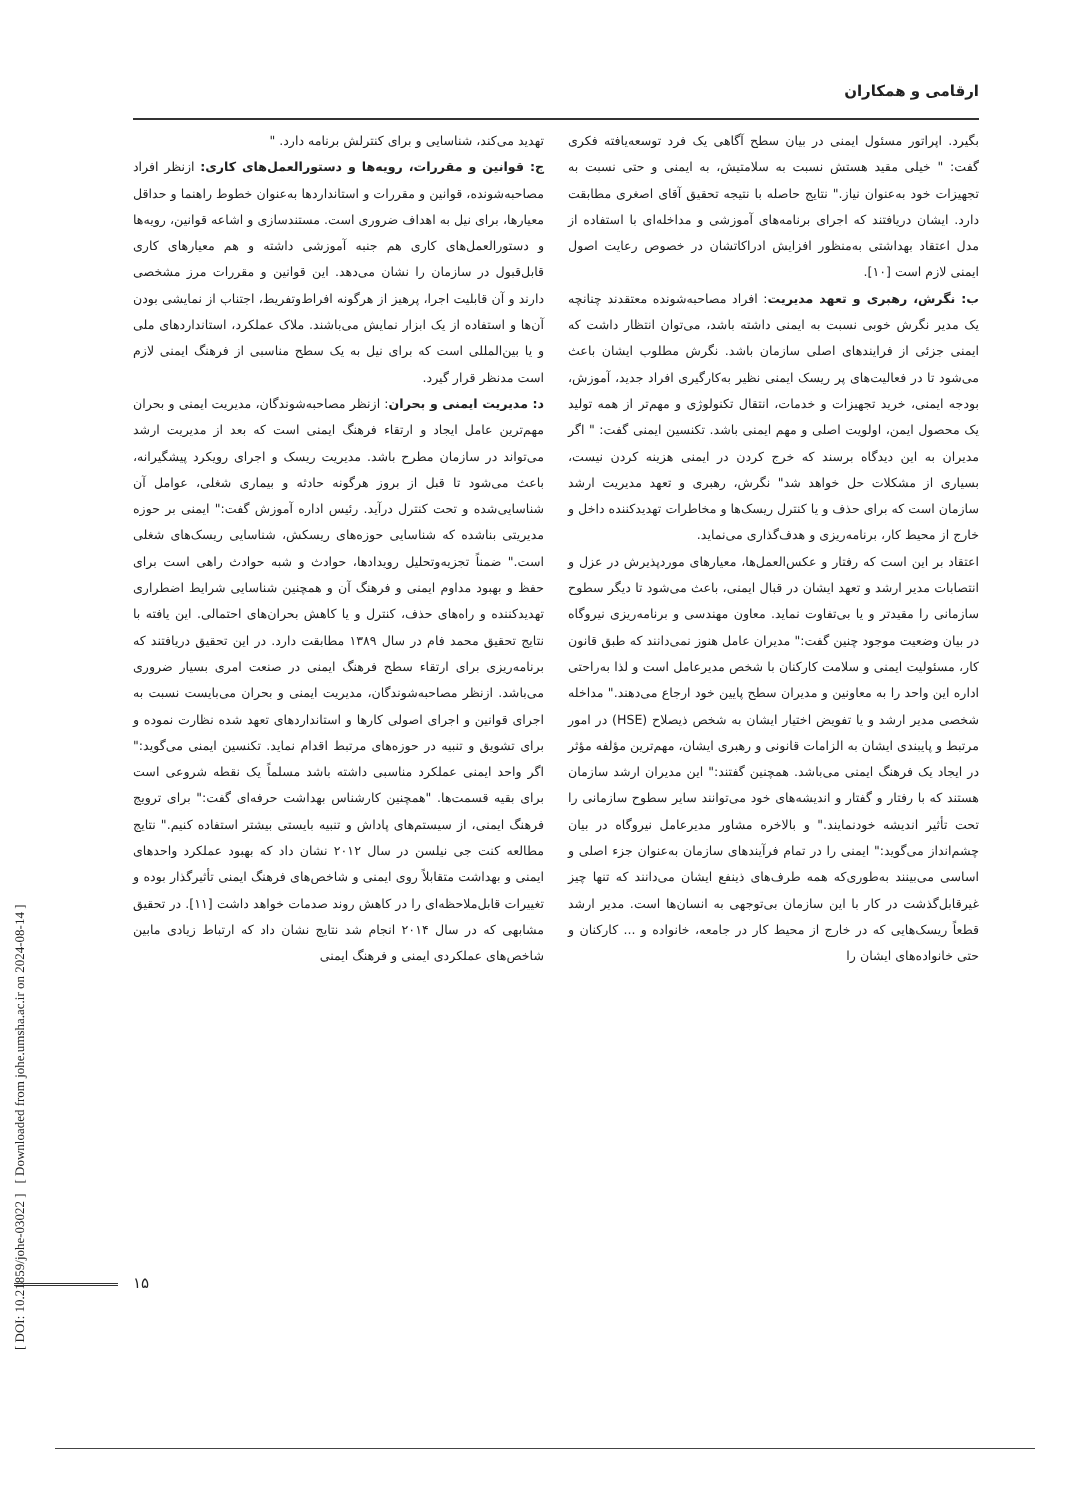ارقامی و همکاران
بگیرد. اپراتور مسئول ایمنی در بیان سطح آگاهی یک فرد توسعه‌یافته فکری گفت: " خیلی مقید هستش نسبت به سلامتیش، به ایمنی و حتی نسبت به تجهیزات خود به‌عنوان نیاز." نتایج حاصله با نتیجه تحقیق آقای اصغری مطابقت دارد. ایشان دریافتند که اجرای برنامه‌های آموزشی و مداخله‌ای با استفاده از مدل اعتقاد بهداشتی به‌منظور افزایش ادراکاتشان در خصوص رعایت اصول ایمنی لازم است [۱۰].
ب: نگرش، رهبری و تعهد مدیریت: افراد مصاحبه‌شونده معتقدند چنانچه یک مدیر نگرش خوبی نسبت به ایمنی داشته باشد، می‌توان انتظار داشت که ایمنی جزئی از فرایندهای اصلی سازمان باشد. نگرش مطلوب ایشان باعث می‌شود تا در فعالیت‌های پر ریسک ایمنی نظیر به‌کارگیری افراد جدید، آموزش، بودجه ایمنی، خرید تجهیزات و خدمات، انتقال تکنولوژی و مهم‌تر از همه تولید یک محصول ایمن، اولویت اصلی و مهم ایمنی باشد. تکنسین ایمنی گفت: " اگر مدیران به این دیدگاه برسند که خرج کردن در ایمنی هزینه کردن نیست، بسیاری از مشکلات حل خواهد شد" نگرش، رهبری و تعهد مدیریت ارشد سازمان است که برای حذف و یا کنترل ریسک‌ها و مخاطرات تهدیدکننده داخل و خارج از محیط کار، برنامه‌ریزی و هدف‌گذاری می‌نماید.
اعتقاد بر این است که رفتار و عکس‌العمل‌ها، معیارهای موردپذیرش در عزل و انتصابات مدیر ارشد و تعهد ایشان در قبال ایمنی، باعث می‌شود تا دیگر سطوح سازمانی را مقیدتر و یا بی‌تفاوت نماید. معاون مهندسی و برنامه‌ریزی نیروگاه در بیان وضعیت موجود چنین گفت:" مدیران عامل هنوز نمی‌دانند که طبق قانون کار، مسئولیت ایمنی و سلامت کارکنان با شخص مدیرعامل است و لذا به‌راحتی اداره این واحد را به معاونین و مدیران سطح پایین خود ارجاع می‌دهند." مداخله شخصی مدیر ارشد و یا تفویض اختیار ایشان به شخص ذیصلاح (HSE) در امور مرتبط و پایبندی ایشان به الزامات قانونی و رهبری ایشان، مهم‌ترین مؤلفه مؤثر در ایجاد یک فرهنگ ایمنی می‌باشد. همچنین گفتند:" این مدیران ارشد سازمان هستند که با رفتار و گفتار و اندیشه‌های خود می‌توانند سایر سطوح سازمانی را تحت تأثیر اندیشه خودنمایند." و بالاخره مشاور مدیرعامل نیروگاه در بیان چشم‌انداز می‌گوید:" ایمنی را در تمام فرآیندهای سازمان به‌عنوان جزء اصلی و اساسی می‌بینند به‌طوری‌که همه طرف‌های ذینفع ایشان می‌دانند که تنها چیز غیرقابل‌گذشت در کار با این سازمان بی‌توجهی به انسان‌ها است. مدیر ارشد قطعاً ریسک‌هایی که در خارج از محیط کار در جامعه، خانواده و ... کارکنان و حتی خانواده‌های ایشان را
تهدید می‌کند، شناسایی و برای کنترلش برنامه دارد. "
ج: قوانین و مقررات، رویه‌ها و دستورالعمل‌های کاری: ازنظر افراد مصاحبه‌شونده، قوانین و مقررات و استانداردها به‌عنوان خطوط راهنما و حداقل معیارها، برای نیل به اهداف ضروری است. مستندسازی و اشاعه قوانین، رویه‌ها و دستورالعمل‌های کاری هم جنبه آموزشی داشته و هم معیارهای کاری قابل‌قبول در سازمان را نشان می‌دهد. این قوانین و مقررات مرز مشخصی دارند و آن قابلیت اجرا، پرهیز از هرگونه افراط‌وتفریط، اجتناب از نمایشی بودن آن‌ها و استفاده از یک ابزار نمایش می‌باشند. ملاک عملکرد، استانداردهای ملی و یا بین‌المللی است که برای نیل به یک سطح مناسبی از فرهنگ ایمنی لازم است مدنظر قرار گیرد.
د: مدیریت ایمنی و بحران: ازنظر مصاحبه‌شوندگان، مدیریت ایمنی و بحران مهم‌ترین عامل ایجاد و ارتقاء فرهنگ ایمنی است که بعد از مدیریت ارشد می‌تواند در سازمان مطرح باشد. مدیریت ریسک و اجرای رویکرد پیشگیرانه، باعث می‌شود تا قبل از بروز هرگونه حادثه و بیماری شغلی، عوامل آن شناسایی‌شده و تحت کنترل درآید. رئیس اداره آموزش گفت:" ایمنی بر حوزه مدیریتی بناشده که شناسایی حوزه‌های ریسکش، شناسایی ریسک‌های شغلی است." ضمناً تجزیه‌وتحلیل رویدادها، حوادث و شبه حوادث راهی است برای حفظ و بهبود مداوم ایمنی و فرهنگ آن و همچنین شناسایی شرایط اضطراری تهدیدکننده و راه‌های حذف، کنترل و یا کاهش بحران‌های احتمالی. این یافته با نتایج تحقیق محمد فام در سال ۱۳۸۹ مطابقت دارد. در این تحقیق دریافتند که برنامه‌ریزی برای ارتقاء سطح فرهنگ ایمنی در صنعت امری بسیار ضروری می‌باشد. ازنظر مصاحبه‌شوندگان، مدیریت ایمنی و بحران می‌بایست نسبت به اجرای قوانین و اجرای اصولی کارها و استانداردهای تعهد شده نظارت نموده و برای تشویق و تنبیه در حوزه‌های مرتبط اقدام نماید. تکنسین ایمنی می‌گوید:" اگر واحد ایمنی عملکرد مناسبی داشته باشد مسلماً یک نقطه شروعی است برای بقیه قسمت‌ها. "همچنین کارشناس بهداشت حرفه‌ای گفت:" برای ترویج فرهنگ ایمنی، از سیستم‌های پاداش و تنبیه بایستی بیشتر استفاده کنیم." نتایج مطالعه کنت جی نیلسن در سال ۲۰۱۲ نشان داد که بهبود عملکرد واحدهای ایمنی و بهداشت متقابلاً روی ایمنی و شاخص‌های فرهنگ ایمنی تأثیرگذار بوده و تغییرات قابل‌ملاحظه‌ای را در کاهش روند صدمات خواهد داشت [۱۱]. در تحقیق مشابهی که در سال ۲۰۱۴ انجام شد نتایج نشان داد که ارتباط زیادی مابین شاخص‌های عملکردی ایمنی و فرهنگ ایمنی
[ DOI: 10.21859/johe-03022 ] [ Downloaded from johe.umsha.ac.ir on 2024-08-14 ]
۱۵